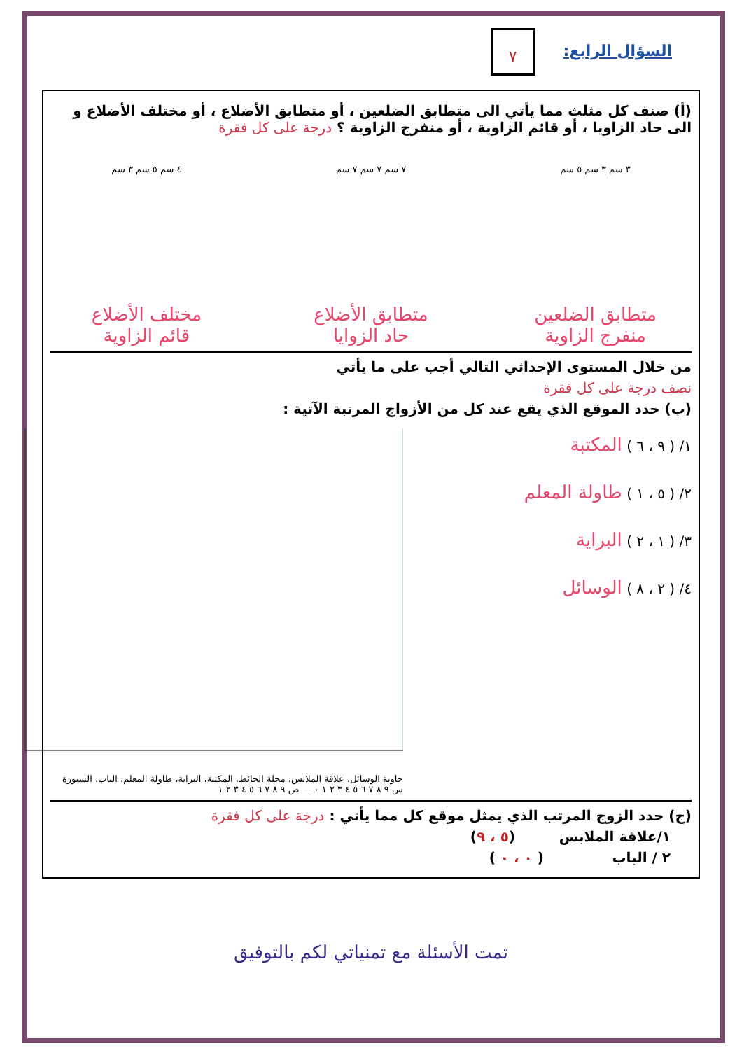السؤال الرابع:
٧
(أ) صنف كل مثلث مما يأتي الى متطابق الضلعين ، أو متطابق الأضلاع ، أو مختلف الأضلاع و الى حاد الزاويا ، أو قائم الزاوية ، أو منفرج الزاوية ؟ درجة على كل فقرة
٣ سم ٣ سم ٥ سم ٧ سم ٧ سم ٧ سم ٤ سم ٥ سم ٣ سم
متطابق الضلعين
منفرج الزاوية
متطابق الأضلاع
حاد الزوايا
مختلف الأضلاع
قائم الزاوية
من خلال المستوى الإحداثي التالي أجب على ما يأتي
نصف درجة على كل فقرة
(ب) حدد الموقع الذي يقع عند كل من الأزواج المرتبة الآتية :
١/ ( ٩ ، ٦ ) المكتبة
٢/ ( ٥ ، ١ ) طاولة المعلم
٣/ ( ١ ، ٢ ) البراية
٤/ ( ٢ ، ٨ ) الوسائل
حاوية الوسائل، علاقة الملابس، مجلة الحائط، المكتبة، البراية، طاولة المعلم، الباب، السبورة
س ٩ ٨ ٧ ٦ ٥ ٤ ٣ ٢ ١ ٠ — ص ٩ ٨ ٧ ٦ ٥ ٤ ٣ ٢ ١
(ج) حدد الزوج المرتب الذي يمثل موقع كل مما يأتي : درجة على كل فقرة
١/علاقة الملابس (٥ ، ٩)
٢ / الباب ( ٠ ، ٠ )
تمت الأسئلة مع تمنياتي لكم بالتوفيق